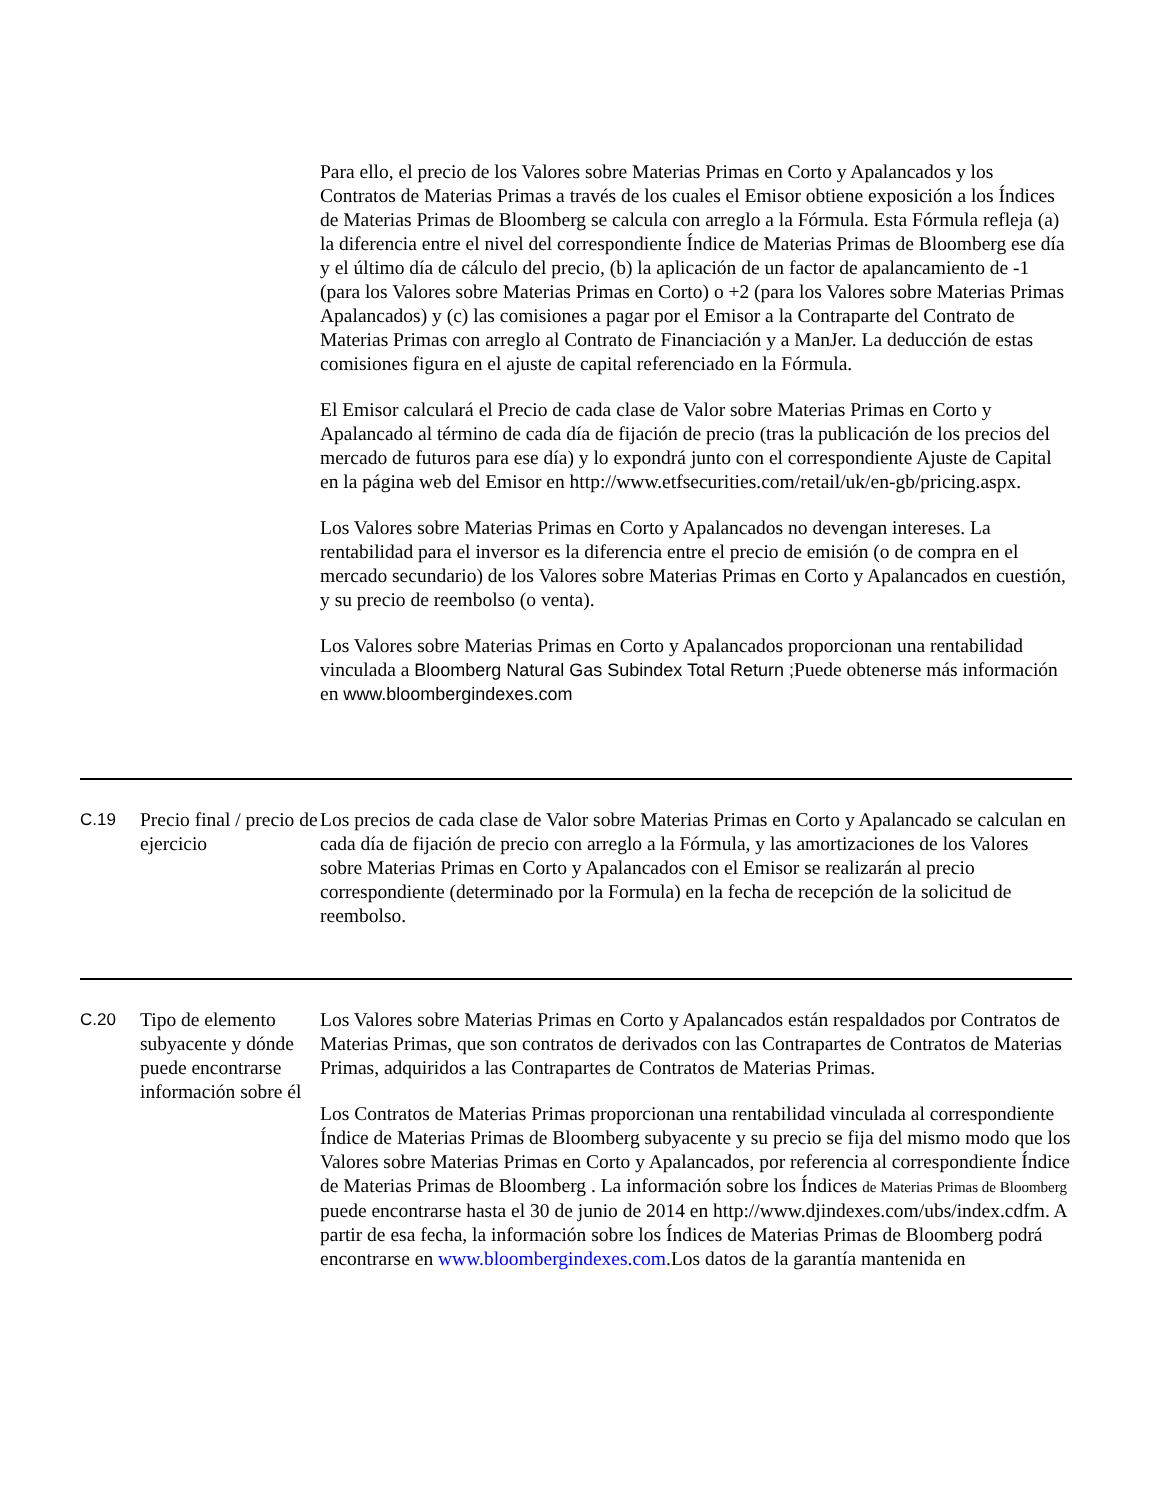| | | Para ello, el precio de los Valores sobre Materias Primas en Corto y Apalancados y los Contratos de Materias Primas a través de los cuales el Emisor obtiene exposición a los Índices de Materias Primas de Bloomberg se calcula con arreglo a la Fórmula. Esta Fórmula refleja (a) la diferencia entre el nivel del correspondiente Índice de Materias Primas de Bloomberg ese día y el último día de cálculo del precio, (b) la aplicación de un factor de apalancamiento de -1 (para los Valores sobre Materias Primas en Corto) o +2 (para los Valores sobre Materias Primas Apalancados) y (c) las comisiones a pagar por el Emisor a la Contraparte del Contrato de Materias Primas con arreglo al Contrato de Financiación y a ManJer. La deducción de estas comisiones figura en el ajuste de capital referenciado en la Fórmula. El Emisor calculará el Precio de cada clase de Valor sobre Materias Primas en Corto y Apalancado al término de cada día de fijación de precio (tras la publicación de los precios del mercado de futuros para ese día) y lo expondrá junto con el correspondiente Ajuste de Capital en la página web del Emisor en http://www.etfsecurities.com/retail/uk/en-gb/pricing.aspx. Los Valores sobre Materias Primas en Corto y Apalancados no devengan intereses. La rentabilidad para el inversor es la diferencia entre el precio de emisión (o de compra en el mercado secundario) de los Valores sobre Materias Primas en Corto y Apalancados en cuestión, y su precio de reembolso (o venta). Los Valores sobre Materias Primas en Corto y Apalancados proporcionan una rentabilidad vinculada a Bloomberg Natural Gas Subindex Total Return ; Puede obtenerse más información en www.bloombergindexes.com |
| C.19 | Precio final / precio de ejercicio | Los precios de cada clase de Valor sobre Materias Primas en Corto y Apalancado se calculan en cada día de fijación de precio con arreglo a la Fórmula, y las amortizaciones de los Valores sobre Materias Primas en Corto y Apalancados con el Emisor se realizarán al precio correspondiente (determinado por la Formula) en la fecha de recepción de la solicitud de reembolso. |
| C.20 | Tipo de elemento subyacente y dónde puede encontrarse información sobre él | Los Valores sobre Materias Primas en Corto y Apalancados están respaldados por Contratos de Materias Primas, que son contratos de derivados con las Contrapartes de Contratos de Materias Primas, adquiridos a las Contrapartes de Contratos de Materias Primas. Los Contratos de Materias Primas proporcionan una rentabilidad vinculada al correspondiente Índice de Materias Primas de Bloomberg subyacente y su precio se fija del mismo modo que los Valores sobre Materias Primas en Corto y Apalancados, por referencia al correspondiente Índice de Materias Primas de Bloomberg . La información sobre los Índices de Materias Primas de Bloomberg puede encontrarse hasta el 30 de junio de 2014 en http://www.djindexes.com/ubs/index.cdfm. A partir de esa fecha, la información sobre los Índices de Materias Primas de Bloomberg podrá encontrarse en www.bloombergindexes.com .Los datos de la garantía mantenida en |